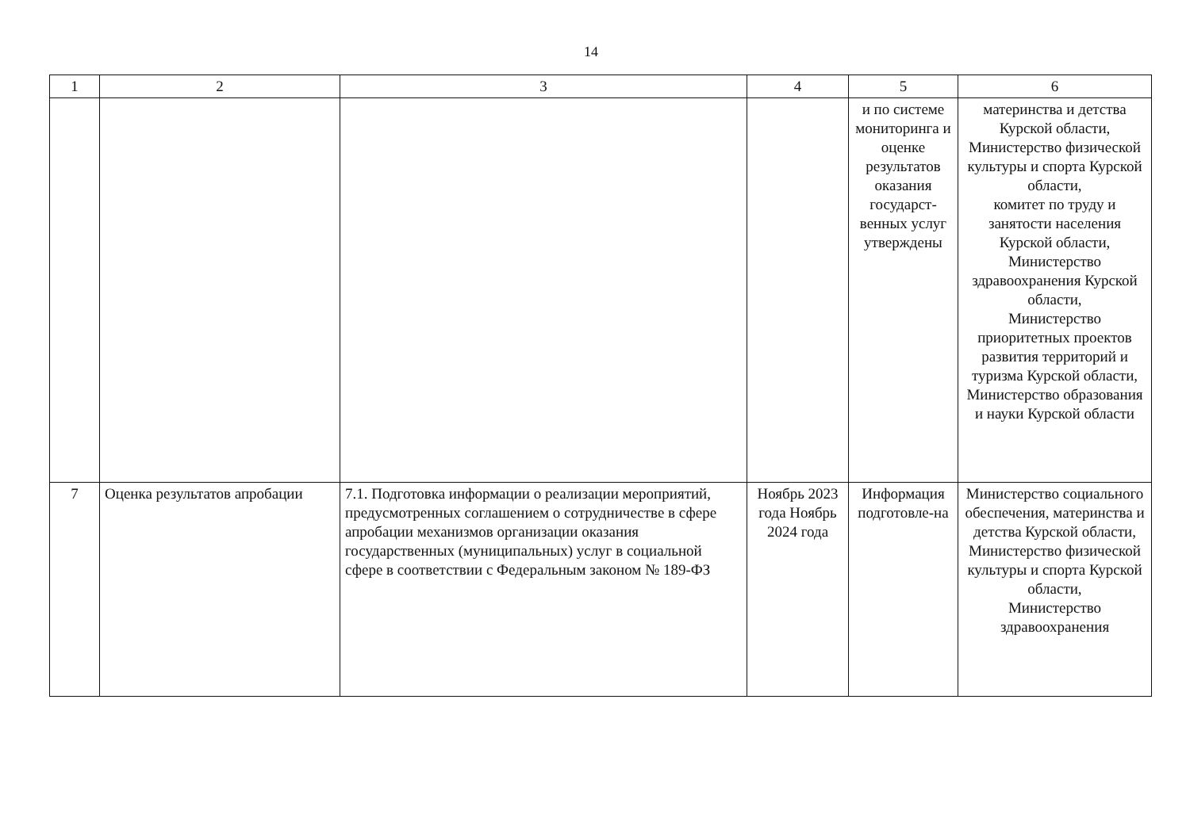14
| 1 | 2 | 3 | 4 | 5 | 6 |
| | | | | и по системе мониторинга и оценке результатов оказания государст-венных услуг утверждены | материнства и детства Курской области, Министерство физической культуры и спорта Курской области, комитет по труду и занятости населения Курской области, Министерство здравоохранения Курской области, Министерство приоритетных проектов развития территорий и туризма Курской области, Министерство образования и науки Курской области |
| 7 | Оценка результатов апробации | 7.1. Подготовка информации о реализации мероприятий, предусмотренных соглашением о сотрудничестве в сфере апробации механизмов организации оказания государственных (муниципальных) услуг в социальной сфере в соответствии с Федеральным законом № 189-ФЗ | Ноябрь 2023 года Ноябрь 2024 года | Информация подготовле-на | Министерство социального обеспечения, материнства и детства Курской области, Министерство физической культуры и спорта Курской области, Министерство здравоохранения |